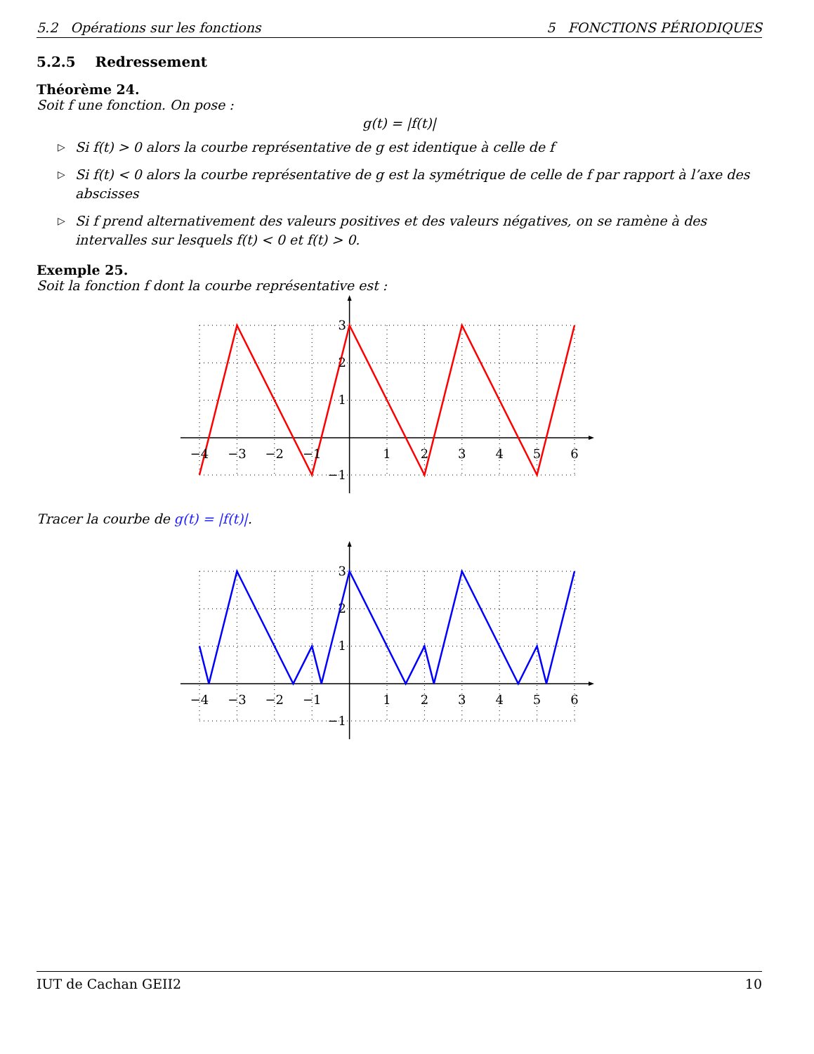5.2 Opérations sur les fonctions 5 FONCTIONS PÉRIODIQUES
5.2.5 Redressement
Théorème 24.
Soit f une fonction. On pose :
g(t) = |f(t)|
▷ Si f(t) > 0 alors la courbe représentative de g est identique à celle de f
▷ Si f(t) < 0 alors la courbe représentative de g est la symétrique de celle de f par rapport à l’axe des abscisses
▷ Si f prend alternativement des valeurs positives et des valeurs négatives, on se ramène à des intervalles sur lesquels f(t) < 0 et f(t) > 0.
Exemple 25.
Soit la fonction f dont la courbe représentative est :
−4
−3
−2
−1
1
2
3
4
5
6
3
2
1
−1
Tracer la courbe de g(t) = |f(t)|.
−4
−3
−2
−1
1
2
3
4
5
6
3
2
1
−1
IUT de Cachan GEII2 10